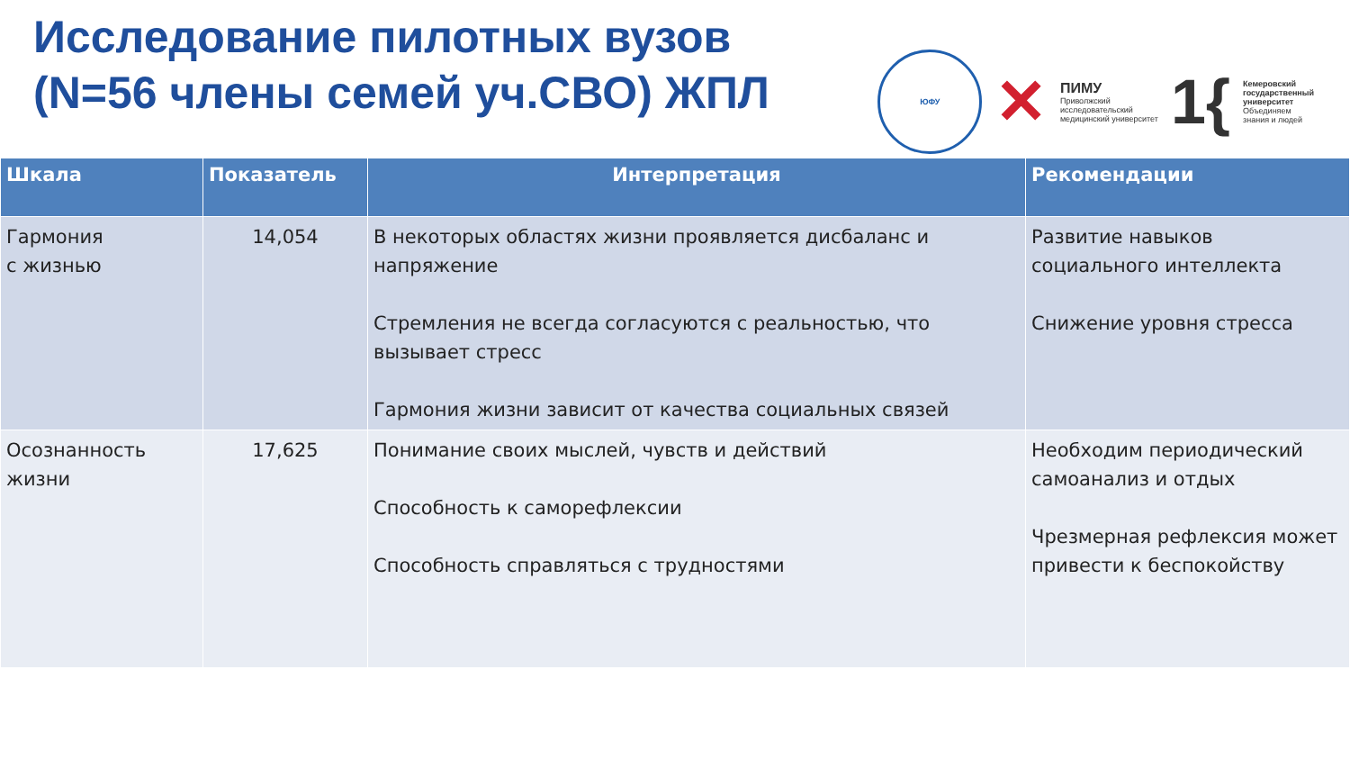Исследование пилотных вузов
(N=56 члены семей уч.СВО) ЖПЛ
ЮФУ
✕
ПИМУ
Приволжский
исследовательский
медицинский университет
1{
Кемеровский
государственный
университет
Объединяем
знания и людей
| Шкала | Показатель | Интерпретация | Рекомендации |
| --- | --- | --- | --- |
| Гармония с жизнью | 14,054 | В некоторых областях жизни проявляется дисбаланс и напряжение Стремления не всегда согласуются с реальностью, что вызывает стресс Гармония жизни зависит от качества социальных связей | Развитие навыков социального интеллекта Снижение уровня стресса |
| Осознанность жизни | 17,625 | Понимание своих мыслей, чувств и действий Способность к саморефлексии Способность справляться с трудностями | Необходим периодический самоанализ и отдых Чрезмерная рефлексия может привести к беспокойству |